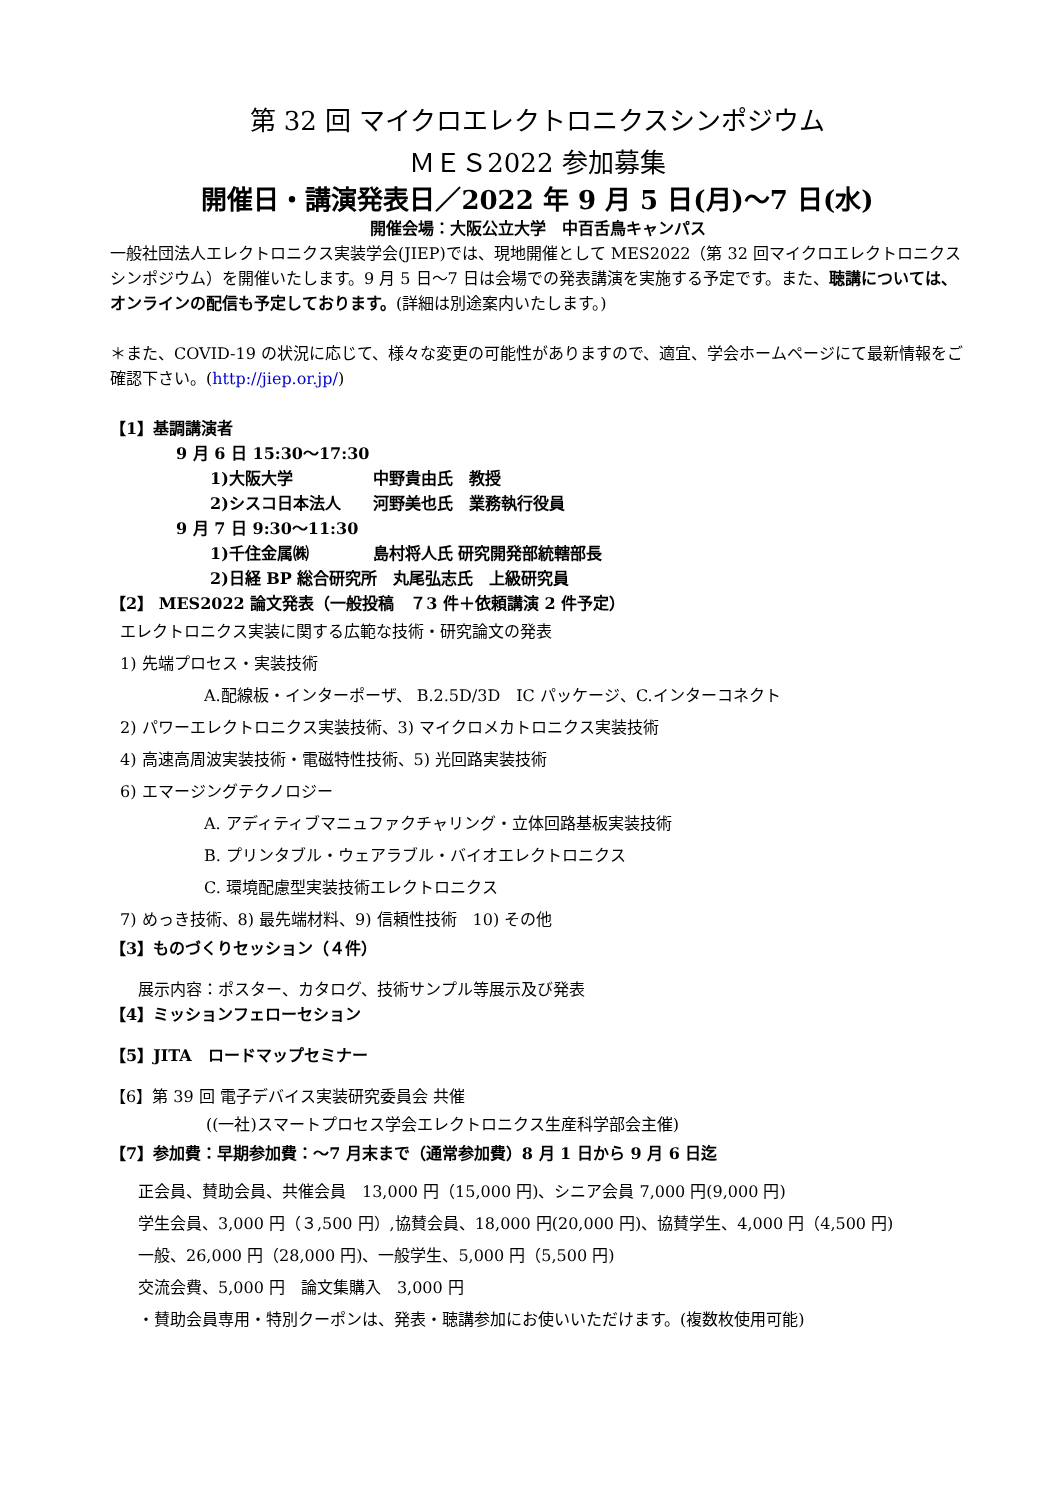第 32 回 マイクロエレクトロニクスシンポジウム
ＭＥＳ2022 参加募集
開催日・講演発表日／2022 年 9 月 5 日(月)〜7 日(水)
開催会場：大阪公立大学　中百舌鳥キャンパス
一般社団法人エレクトロニクス実装学会(JIEP)では、現地開催として MES2022（第 32 回マイクロエレクトロニクスシンポジウム）を開催いたします。9 月 5 日〜7 日は会場での発表講演を実施する予定です。また、聴講については、オンラインの配信も予定しております。(詳細は別途案内いたします。)
＊また、COVID-19 の状況に応じて、様々な変更の可能性がありますので、適宜、学会ホームページにて最新情報をご確認下さい。(http://jiep.or.jp/)
【1】基調講演者
9 月 6 日 15:30〜17:30
1)大阪大学　　　　　中野貴由氏　教授
2)シスコ日本法人　　河野美也氏　業務執行役員
9 月 7 日 9:30〜11:30
1)千住金属㈱　　　　島村将人氏 研究開発部統轄部長
2)日経 BP 総合研究所　丸尾弘志氏　上級研究員
【2】 MES2022 論文発表（一般投稿　７3 件＋依頼講演 2 件予定）
エレクトロニクス実装に関する広範な技術・研究論文の発表
1) 先端プロセス・実装技術
A.配線板・インターポーザ、 B.2.5D/3D　IC パッケージ、C.インターコネクト
2) パワーエレクトロニクス実装技術、3) マイクロメカトロニクス実装技術
4) 高速高周波実装技術・電磁特性技術、5) 光回路実装技術
6) エマージングテクノロジー
A. アディティブマニュファクチャリング・立体回路基板実装技術
B. プリンタブル・ウェアラブル・バイオエレクトロニクス
C. 環境配慮型実装技術エレクトロニクス
7) めっき技術、8) 最先端材料、9) 信頼性技術　10) その他
【3】ものづくりセッション（４件）
展示内容：ポスター、カタログ、技術サンプル等展示及び発表
【4】ミッションフェローセション
【5】JITA　ロードマップセミナー
【6】第 39 回 電子デバイス実装研究委員会 共催
((一社)スマートプロセス学会エレクトロニクス生産科学部会主催)
【7】参加費：早期参加費：〜7 月末まで（通常参加費）8 月 1 日から 9 月 6 日迄
正会員、賛助会員、共催会員　13,000 円（15,000 円)、シニア会員 7,000 円(9,000 円)
学生会員、3,000 円（３,500 円）,協賛会員、18,000 円(20,000 円)、協賛学生、4,000 円（4,500 円)
一般、26,000 円（28,000 円)、一般学生、5,000 円（5,500 円)
交流会費、5,000 円　論文集購入　3,000 円
・賛助会員専用・特別クーポンは、発表・聴講参加にお使いいただけます。(複数枚使用可能)